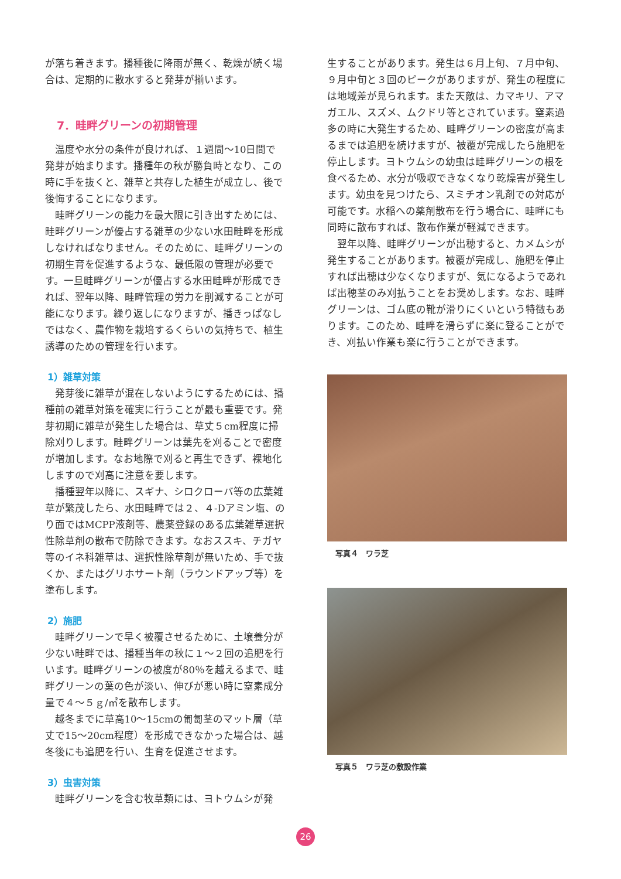が落ち着きます。播種後に降雨が無く、乾燥が続く場合は、定期的に散水すると発芽が揃います。
7．畦畔グリーンの初期管理
温度や水分の条件が良ければ、１週間～10日間で発芽が始まります。播種年の秋が勝負時となり、この時に手を抜くと、雑草と共存した植生が成立し、後で後悔することになります。
畦畔グリーンの能力を最大限に引き出すためには、畦畔グリーンが優占する雑草の少ない水田畦畔を形成しなければなりません。そのために、畦畔グリーンの初期生育を促進するような、最低限の管理が必要です。一旦畦畔グリーンが優占する水田畦畔が形成できれば、翌年以降、畦畔管理の労力を削減することが可能になります。繰り返しになりますが、播きっぱなしではなく、農作物を栽培するくらいの気持ちで、植生誘導のための管理を行います。
1）雑草対策
発芽後に雑草が混在しないようにするためには、播種前の雑草対策を確実に行うことが最も重要です。発芽初期に雑草が発生した場合は、草丈５cm程度に掃除刈りします。畦畔グリーンは葉先を刈ることで密度が増加します。なお地際で刈ると再生できず、裸地化しますので刈高に注意を要します。
播種翌年以降に、スギナ、シロクローバ等の広葉雑草が繁茂したら、水田畦畔では２、４-Dアミン塩、のり面ではMCPP液剤等、農薬登録のある広葉雑草選択性除草剤の散布で防除できます。なおススキ、チガヤ等のイネ科雑草は、選択性除草剤が無いため、手で抜くか、またはグリホサート剤（ラウンドアップ等）を塗布します。
2）施肥
畦畔グリーンで早く被覆させるために、土壌養分が少ない畦畔では、播種当年の秋に１～２回の追肥を行います。畦畔グリーンの被度が80％を越えるまで、畦畔グリーンの葉の色が淡い、伸びが悪い時に窒素成分量で４～５ｇ/㎡を散布します。
越冬までに草高10～15cmの匍匐茎のマット層（草丈で15～20cm程度）を形成できなかった場合は、越冬後にも追肥を行い、生育を促進させます。
3）虫害対策
畦畔グリーンを含む牧草類には、ヨトウムシが発
生することがあります。発生は６月上旬、７月中旬、９月中旬と３回のピークがありますが、発生の程度には地域差が見られます。また天敵は、カマキリ、アマガエル、スズメ、ムクドリ等とされています。窒素過多の時に大発生するため、畦畔グリーンの密度が高まるまでは追肥を続けますが、被覆が完成したら施肥を停止します。ヨトウムシの幼虫は畦畔グリーンの根を食べるため、水分が吸収できなくなり乾燥害が発生します。幼虫を見つけたら、スミチオン乳剤での対応が可能です。水稲への薬剤散布を行う場合に、畦畔にも同時に散布すれば、散布作業が軽減できます。
翌年以降、畦畔グリーンが出穂すると、カメムシが発生することがあります。被覆が完成し、施肥を停止すれば出穂は少なくなりますが、気になるようであれば出穂茎のみ刈払うことをお奨めします。なお、畦畔グリーンは、ゴム底の靴が滑りにくいという特徴もあります。このため、畦畔を滑らずに楽に登ることができ、刈払い作業も楽に行うことができます。
写真４　ワラ芝
写真５　ワラ芝の敷設作業
26